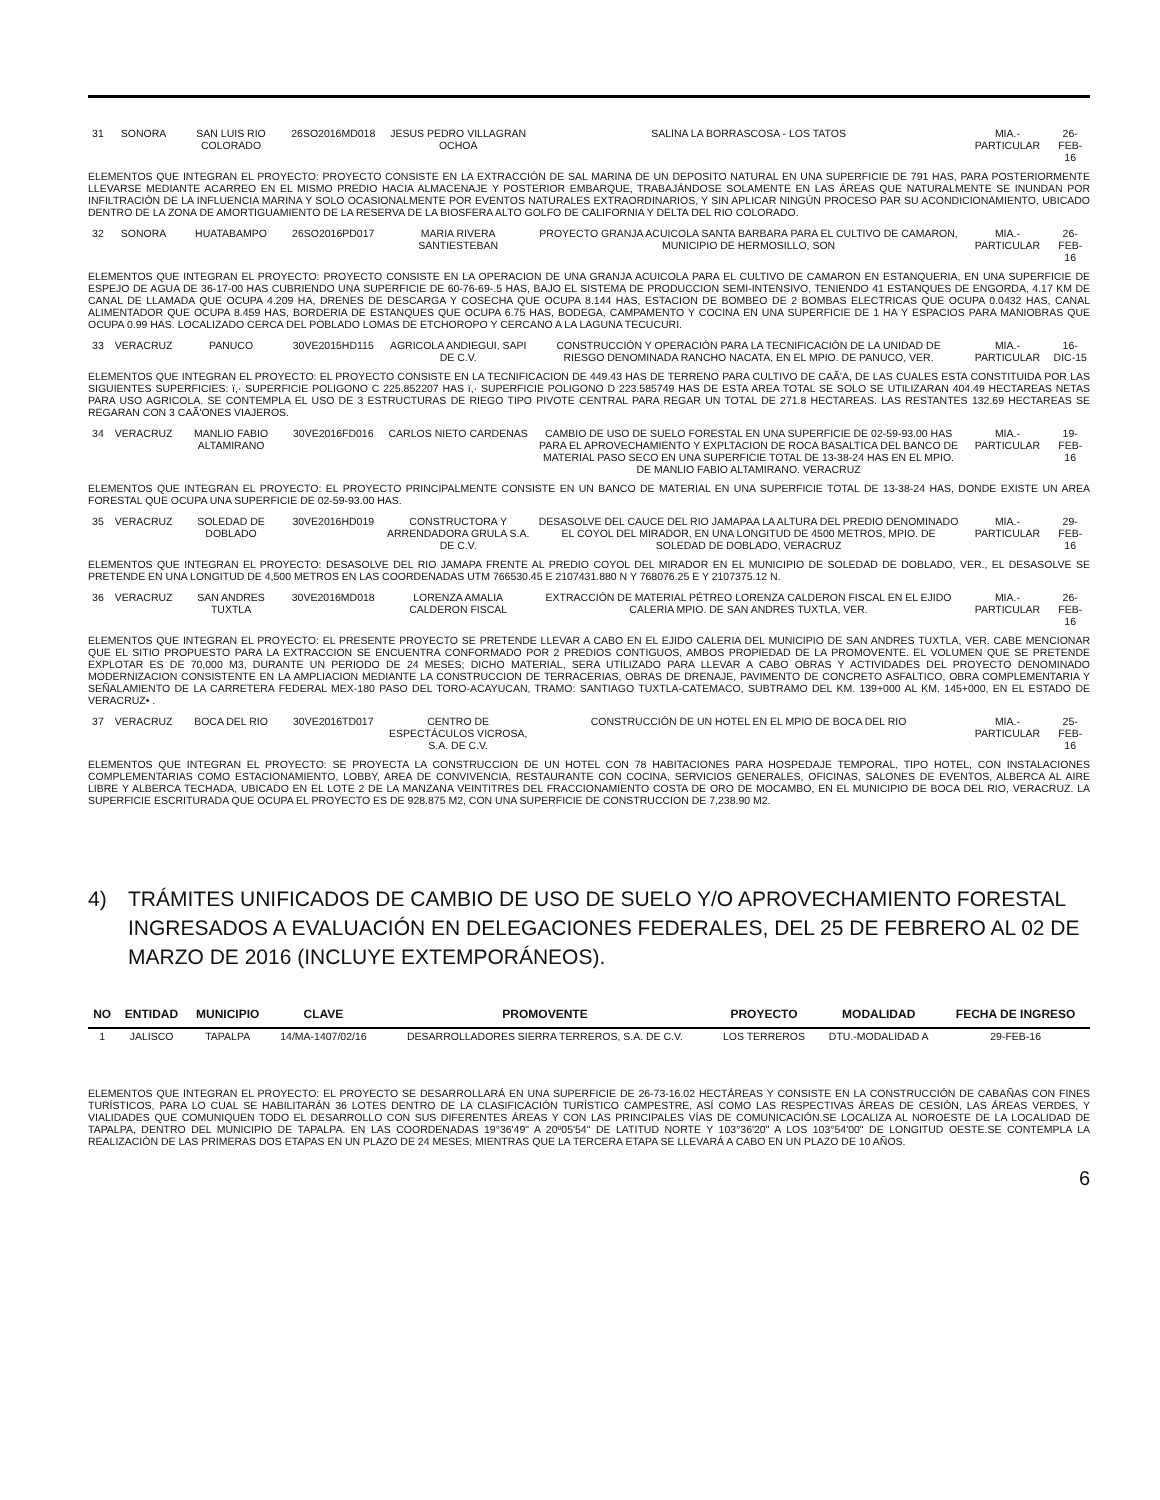| 31 | SONORA | SAN LUIS RIO COLORADO | 26SO2016MD018 | JESUS PEDRO VILLAGRAN OCHOA | SALINA LA BORRASCOSA - LOS TATOS | MIA.-PARTICULAR | 26-FEB-16 |
| ELEMENTOS QUE INTEGRAN EL PROYECTO: PROYECTO CONSISTE EN LA EXTRACCIÓN DE SAL MARINA DE UN DEPOSITO NATURAL EN UNA SUPERFICIE DE 791 HAS, PARA POSTERIORMENTE LLEVARSE MEDIANTE ACARREO EN EL MISMO PREDIO HACIA ALMACENAJE Y POSTERIOR EMBARQUE, TRABAJÁNDOSE SOLAMENTE EN LAS ÁREAS QUE NATURALMENTE SE INUNDAN POR INFILTRACIÓN DE LA INFLUENCIA MARINA Y SOLO OCASIONALMENTE POR EVENTOS NATURALES EXTRAORDINARIOS, Y SIN APLICAR NINGÚN PROCESO PAR SU ACONDICIONAMIENTO, UBICADO DENTRO DE LA ZONA DE AMORTIGUAMIENTO DE LA RESERVA DE LA BIOSFERA ALTO GOLFO DE CALIFORNIA Y DELTA DEL RIO COLORADO. | | | | | | | |
| 32 | SONORA | HUATABAMPO | 26SO2016PD017 | MARIA RIVERA SANTIESTEBAN | PROYECTO GRANJA ACUICOLA SANTA BARBARA PARA EL CULTIVO DE CAMARON, MUNICIPIO DE HERMOSILLO, SON | MIA.-PARTICULAR | 26-FEB-16 |
| ELEMENTOS QUE INTEGRAN EL PROYECTO: PROYECTO CONSISTE EN LA OPERACION DE UNA GRANJA ACUICOLA PARA EL CULTIVO DE CAMARON EN ESTANQUERIA, EN UNA SUPERFICIE DE ESPEJO DE AGUA DE 36-17-00 HAS CUBRIENDO UNA SUPERFICIE DE 60-76-69-.5 HAS, BAJO EL SISTEMA DE PRODUCCION SEMI-INTENSIVO, TENIENDO 41 ESTANQUES DE ENGORDA, 4.17 KM DE CANAL DE LLAMADA QUE OCUPA 4.209 HA, DRENES DE DESCARGA Y COSECHA QUE OCUPA 8.144 HAS, ESTACION DE BOMBEO DE 2 BOMBAS ELECTRICAS QUE OCUPA 0.0432 HAS, CANAL ALIMENTADOR QUE OCUPA 8.459 HAS, BORDERIA DE ESTANQUES QUE OCUPA 6.75 HAS, BODEGA, CAMPAMENTO Y COCINA EN UNA SUPERFICIE DE 1 HA Y ESPACIOS PARA MANIOBRAS QUE OCUPA 0.99 HAS. LOCALIZADO CERCA DEL POBLADO LOMAS DE ETCHOROPO Y CERCANO A LA LAGUNA TECUCURI. | | | | | | | |
| 33 | VERACRUZ | PANUCO | 30VE2015HD115 | AGRICOLA ANDIEGUI, SAPI DE C.V. | CONSTRUCCIÓN Y OPERACIÓN PARA LA TECNIFICACIÓN DE LA UNIDAD DE RIESGO DENOMINADA RANCHO NACATA, EN EL MPIO. DE PANUCO, VER. | MIA.-PARTICULAR | 16-DIC-15 |
| ELEMENTOS QUE INTEGRAN EL PROYECTO: EL PROYECTO CONSISTE EN LA TECNIFICACION DE 449.43 HAS DE TERRENO PARA CULTIVO DE CAÃ'A, DE LAS CUALES ESTA CONSTITUIDA POR LAS SIGUIENTES SUPERFICIES: ï,· SUPERFICIE POLIGONO C 225.852207 HAS ï,· SUPERFICIE POLIGONO D 223.585749 HAS DE ESTA AREA TOTAL SE SOLO SE UTILIZARAN 404.49 HECTAREAS NETAS PARA USO AGRICOLA. SE CONTEMPLA EL USO DE 3 ESTRUCTURAS DE RIEGO TIPO PIVOTE CENTRAL PARA REGAR UN TOTAL DE 271.8 HECTAREAS. LAS RESTANTES 132.69 HECTAREAS SE REGARAN CON 3 CAÃ'ONES VIAJEROS. | | | | | | | |
| 34 | VERACRUZ | MANLIO FABIO ALTAMIRANO | 30VE2016FD016 | CARLOS NIETO CARDENAS | CAMBIO DE USO DE SUELO FORESTAL EN UNA SUPERFICIE DE 02-59-93.00 HAS PARA EL APROVECHAMIENTO Y EXPLTACION DE ROCA BASALTICA DEL BANCO DE MATERIAL PASO SECO EN UNA SUPERFICIE TOTAL DE 13-38-24 HAS EN EL MPIO. DE MANLIO FABIO ALTAMIRANO. VERACRUZ | MIA.-PARTICULAR | 19-FEB-16 |
| ELEMENTOS QUE INTEGRAN EL PROYECTO: EL PROYECTO PRINCIPALMENTE CONSISTE EN UN BANCO DE MATERIAL EN UNA SUPERFICIE TOTAL DE 13-38-24 HAS, DONDE EXISTE UN AREA FORESTAL QUE OCUPA UNA SUPERFICIE DE 02-59-93.00 HAS. | | | | | | | |
| 35 | VERACRUZ | SOLEDAD DE DOBLADO | 30VE2016HD019 | CONSTRUCTORA Y ARRENDADORA GRULA S.A. DE C.V. | DESASOLVE DEL CAUCE DEL RIO JAMAPAA LA ALTURA DEL PREDIO DENOMINADO EL COYOL DEL MIRADOR, EN UNA LONGITUD DE 4500 METROS, MPIO. DE SOLEDAD DE DOBLADO, VERACRUZ | MIA.-PARTICULAR | 29-FEB-16 |
| ELEMENTOS QUE INTEGRAN EL PROYECTO: DESASOLVE DEL RIO JAMAPA FRENTE AL PREDIO COYOL DEL MIRADOR EN EL MUNICIPIO DE SOLEDAD DE DOBLADO, VER., EL DESASOLVE SE PRETENDE EN UNA LONGITUD DE 4,500 METROS EN LAS COORDENADAS UTM 766530.45 E 2107431.880 N Y 768076.25 E Y 2107375.12 N. | | | | | | | |
| 36 | VERACRUZ | SAN ANDRES TUXTLA | 30VE2016MD018 | LORENZA AMALIA CALDERON FISCAL | EXTRACCIÓN DE MATERIAL PÉTREO LORENZA CALDERON FISCAL EN EL EJIDO CALERIA MPIO. DE SAN ANDRES TUXTLA, VER. | MIA.-PARTICULAR | 26-FEB-16 |
| ELEMENTOS QUE INTEGRAN EL PROYECTO: EL PRESENTE PROYECTO SE PRETENDE LLEVAR A CABO EN EL EJIDO CALERIA DEL MUNICIPIO DE SAN ANDRES TUXTLA, VER. CABE MENCIONAR QUE EL SITIO PROPUESTO PARA LA EXTRACCION SE ENCUENTRA CONFORMADO POR 2 PREDIOS CONTIGUOS, AMBOS PROPIEDAD DE LA PROMOVENTE. EL VOLUMEN QUE SE PRETENDE EXPLOTAR ES DE 70,000 M3, DURANTE UN PERIODO DE 24 MESES; DICHO MATERIAL, SERA UTILIZADO PARA LLEVAR A CABO OBRAS Y ACTIVIDADES DEL PROYECTO DENOMINADO MODERNIZACION CONSISTENTE EN LA AMPLIACION MEDIANTE LA CONSTRUCCION DE TERRACERIAS, OBRAS DE DRENAJE, PAVIMENTO DE CONCRETO ASFALTICO, OBRA COMPLEMENTARIA Y SEÑALAMIENTO DE LA CARRETERA FEDERAL MEX-180 PASO DEL TORO-ACAYUCAN, TRAMO: SANTIAGO TUXTLA-CATEMACO, SUBTRAMO DEL KM. 139+000 AL KM. 145+000, EN EL ESTADO DE VERACRUZ• . | | | | | | | |
| 37 | VERACRUZ | BOCA DEL RIO | 30VE2016TD017 | CENTRO DE ESPECTÁCULOS VICROSA, S.A. DE C.V. | CONSTRUCCIÓN DE UN HOTEL EN EL MPIO DE BOCA DEL RIO | MIA.-PARTICULAR | 25-FEB-16 |
| ELEMENTOS QUE INTEGRAN EL PROYECTO: SE PROYECTA LA CONSTRUCCION DE UN HOTEL CON 78 HABITACIONES PARA HOSPEDAJE TEMPORAL, TIPO HOTEL, CON INSTALACIONES COMPLEMENTARIAS COMO ESTACIONAMIENTO, LOBBY, AREA DE CONVIVENCIA, RESTAURANTE CON COCINA, SERVICIOS GENERALES, OFICINAS, SALONES DE EVENTOS, ALBERCA AL AIRE LIBRE Y ALBERCA TECHADA, UBICADO EN EL LOTE 2 DE LA MANZANA VEINTITRES DEL FRACCIONAMIENTO COSTA DE ORO DE MOCAMBO, EN EL MUNICIPIO DE BOCA DEL RIO, VERACRUZ. LA SUPERFICIE ESCRITURADA QUE OCUPA EL PROYECTO ES DE 928.875 M2, CON UNA SUPERFICIE DE CONSTRUCCION DE 7,238.90 M2. | | | | | | | |
4) TRÁMITES UNIFICADOS DE CAMBIO DE USO DE SUELO Y/O APROVECHAMIENTO FORESTAL INGRESADOS A EVALUACIÓN EN DELEGACIONES FEDERALES, DEL 25 DE FEBRERO AL 02 DE MARZO DE 2016 (INCLUYE EXTEMPORÁNEOS).
| NO | ENTIDAD | MUNICIPIO | CLAVE | PROMOVENTE | PROYECTO | MODALIDAD | FECHA DE INGRESO |
| --- | --- | --- | --- | --- | --- | --- | --- |
| 1 | JALISCO | TAPALPA | 14/MA-1407/02/16 | DESARROLLADORES SIERRA TERREROS, S.A. DE C.V. | LOS TERREROS | DTU.-MODALIDAD A | 29-FEB-16 |
ELEMENTOS QUE INTEGRAN EL PROYECTO: EL PROYECTO SE DESARROLLARÁ EN UNA SUPERFICIE DE 26-73-16.02 HECTÁREAS Y CONSISTE EN LA CONSTRUCCIÓN DE CABAÑAS CON FINES TURÍSTICOS, PARA LO CUAL SE HABILITARÁN 36 LOTES DENTRO DE LA CLASIFICACIÓN TURÍSTICO CAMPESTRE, ASÍ COMO LAS RESPECTIVAS ÁREAS DE CESIÓN, LAS ÁREAS VERDES, Y VIALIDADES QUE COMUNIQUEN TODO EL DESARROLLO CON SUS DIFERENTES ÁREAS Y CON LAS PRINCIPALES VÍAS DE COMUNICACIÓN.SE LOCALIZA AL NOROESTE DE LA LOCALIDAD DE TAPALPA, DENTRO DEL MUNICIPIO DE TAPALPA. EN LAS COORDENADAS 19°36'49" A 20º05'54" DE LATITUD NORTE Y 103°36'20" A LOS 103°54'00" DE LONGITUD OESTE.SE CONTEMPLA LA REALIZACIÓN DE LAS PRIMERAS DOS ETAPAS EN UN PLAZO DE 24 MESES, MIENTRAS QUE LA TERCERA ETAPA SE LLEVARÁ A CABO EN UN PLAZO DE 10 AÑOS.
6